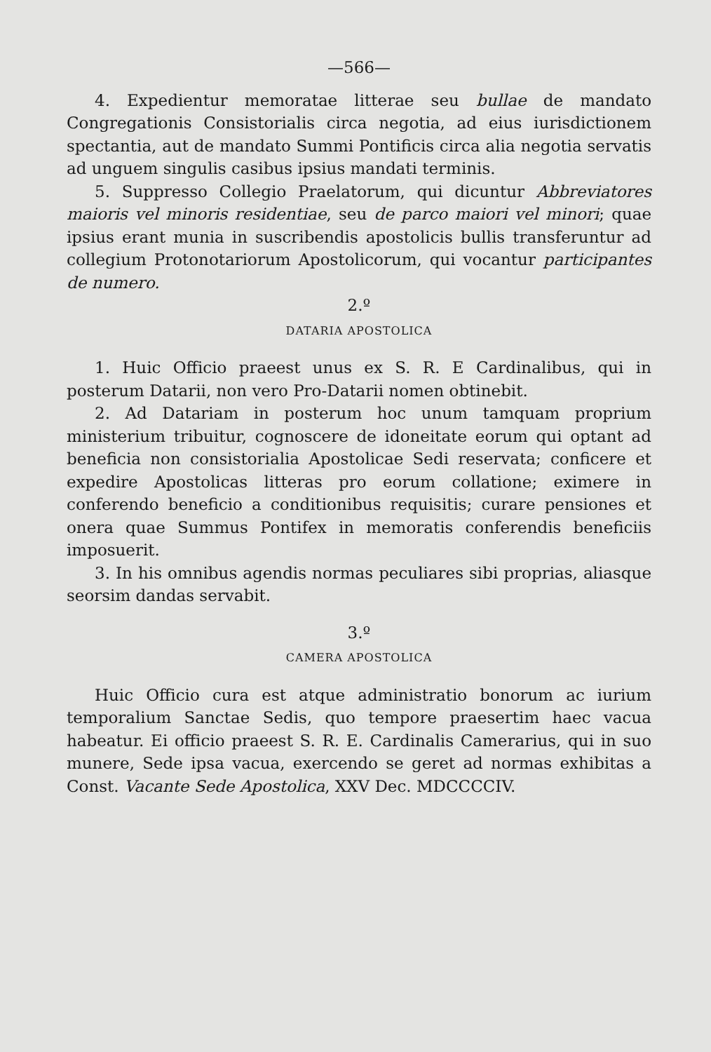—566—
4. Expedientur memoratae litterae seu bullae de mandato Congregationis Consistorialis circa negotia, ad eius iurisdictionem spectantia, aut de mandato Summi Pontificis circa alia negotia servatis ad unguem singulis casibus ipsius mandati terminis.
5. Suppresso Collegio Praelatorum, qui dicuntur Abbreviatores maioris vel minoris residentiae, seu de parco maiori vel minori; quae ipsius erant munia in suscribendis apostolicis bullis transferuntur ad collegium Protonotariorum Apostolicorum, qui vocantur participantes de numero.
2.º
DATARIA APOSTOLICA
1. Huic Officio praeest unus ex S. R. E Cardinalibus, qui in posterum Datarii, non vero Pro-Datarii nomen obtinebit.
2. Ad Datariam in posterum hoc unum tamquam proprium ministerium tribuitur, cognoscere de idoneitate eorum qui optant ad beneficia non consistorialia Apostolicae Sedi reservata; conficere et expedire Apostolicas litteras pro eorum collatione; eximere in conferendo beneficio a conditionibus requisitis; curare pensiones et onera quae Summus Pontifex in memoratis conferendis beneficiis imposuerit.
3. In his omnibus agendis normas peculiares sibi proprias, aliasque seorsim dandas servabit.
3.º
CAMERA APOSTOLICA
Huic Officio cura est atque administratio bonorum ac iurium temporalium Sanctae Sedis, quo tempore praesertim haec vacua habeatur. Ei officio praeest S. R. E. Cardinalis Camerarius, qui in suo munere, Sede ipsa vacua, exercendo se geret ad normas exhibitas a Const. Vacante Sede Apostolica, XXV Dec. MDCCCCIV.